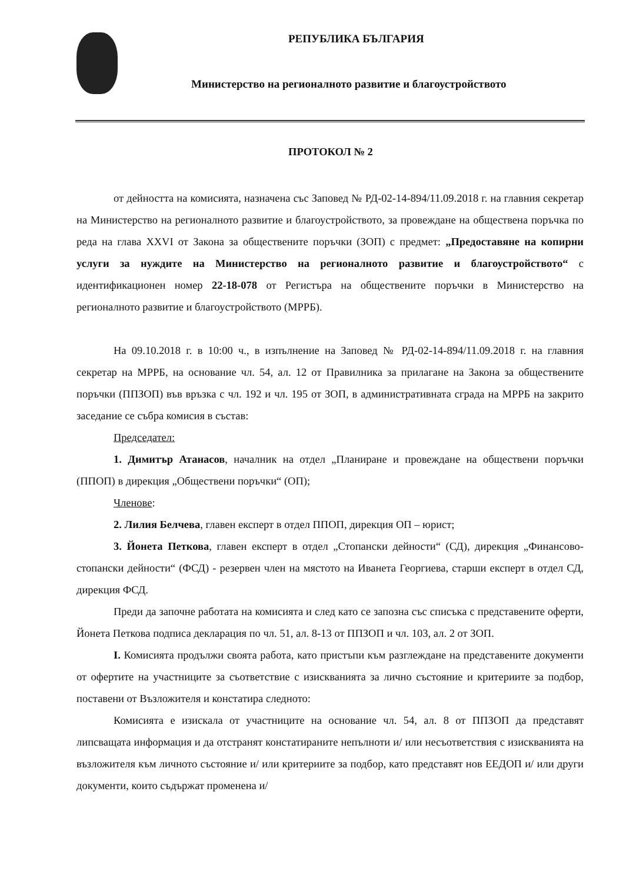РЕПУБЛИКА БЪЛГАРИЯ
Министерство на регионалното развитие и благоустройството
ПРОТОКОЛ № 2
от дейността на комисията, назначена със Заповед № РД-02-14-894/11.09.2018 г. на главния секретар на Министерство на регионалното развитие и благоустройството, за провеждане на обществена поръчка по реда на глава XXVI от Закона за обществените поръчки (ЗОП) с предмет: „Предоставяне на копирни услуги за нуждите на Министерство на регионалното развитие и благоустройството“ с идентификационен номер 22-18-078 от Регистъра на обществените поръчки в Министерство на регионалното развитие и благоустройството (МРРБ).
На 09.10.2018 г. в 10:00 ч., в изпълнение на Заповед № РД-02-14-894/11.09.2018 г. на главния секретар на МРРБ, на основание чл. 54, ал. 12 от Правилника за прилагане на Закона за обществените поръчки (ППЗОП) във връзка с чл. 192 и чл. 195 от ЗОП, в административната сграда на МРРБ на закрито заседание се събра комисия в състав:
Председател:
1. Димитър Атанасов, началник на отдел „Планиране и провеждане на обществени поръчки (ППОП) в дирекция „Обществени поръчки“ (ОП);
Членове:
2. Лилия Белчева, главен експерт в отдел ППОП, дирекция ОП – юрист;
3. Йонета Петкова, главен експерт в отдел „Стопански дейности“ (СД), дирекция „Финансово-стопански дейности“ (ФСД) - резервен член на мястото на Иванета Георгиева, старши експерт в отдел СД, дирекция ФСД.
Преди да започне работата на комисията и след като се запозна със списъка с представените оферти, Йонета Петкова подписа декларация по чл. 51, ал. 8-13 от ППЗОП и чл. 103, ал. 2 от ЗОП.
I. Комисията продължи своята работа, като пристъпи към разглеждане на представените документи от офертите на участниците за съответствие с изискванията за лично състояние и критериите за подбор, поставени от Възложителя и констатира следното:
Комисията е изискала от участниците на основание чл. 54, ал. 8 от ППЗОП да представят липсващата информация и да отстранят констатираните непълноти и/ или несъответствия с изискванията на възложителя към личното състояние и/ или критериите за подбор, като представят нов ЕЕДОП и/ или други документи, които съдържат променена и/